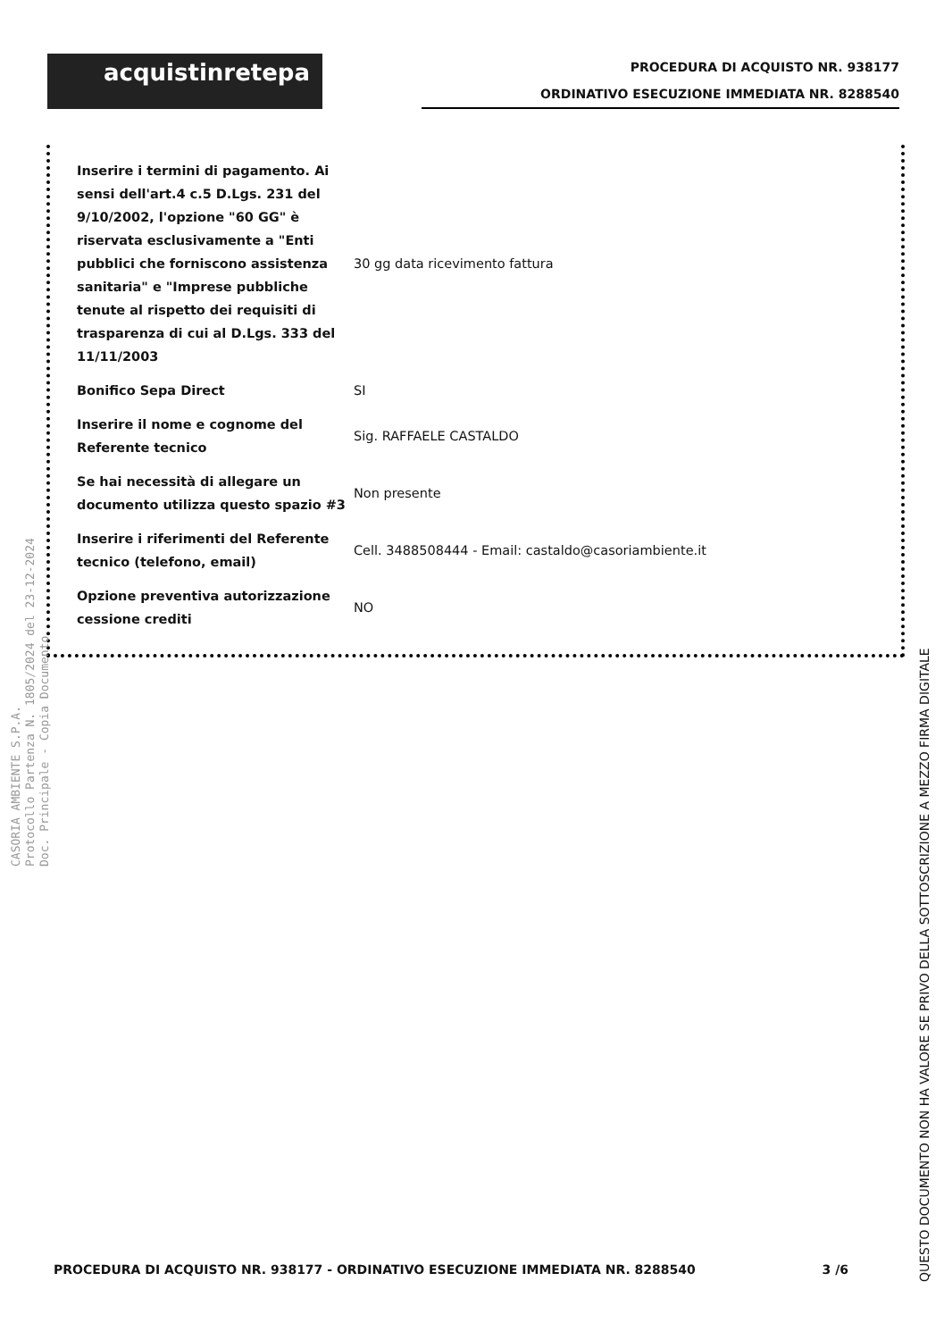acquistinretepa
PROCEDURA DI ACQUISTO NR. 938177
ORDINATIVO ESECUZIONE IMMEDIATA NR. 8288540
| Inserire i termini di pagamento. Ai sensi dell'art.4 c.5 D.Lgs. 231 del 9/10/2002, l'opzione "60 GG" è riservata esclusivamente a "Enti pubblici che forniscono assistenza sanitaria" e "Imprese pubbliche tenute al rispetto dei requisiti di trasparenza di cui al D.Lgs. 333 del 11/11/2003 | 30 gg data ricevimento fattura |
| Bonifico Sepa Direct | SI |
| Inserire il nome e cognome del Referente tecnico | Sig. RAFFAELE CASTALDO |
| Se hai necessità di allegare un documento utilizza questo spazio #3 | Non presente |
| Inserire i riferimenti del Referente tecnico (telefono, email) | Cell. 3488508444 - Email: castaldo@casoriambiente.it |
| Opzione preventiva autorizzazione cessione crediti | NO |
CASORIA AMBIENTE S.P.A.
Protocollo Partenza N. 1805/2024 del 23-12-2024
Doc. Principale - Copia Documento
QUESTO DOCUMENTO NON HA VALORE SE PRIVO DELLA SOTTOSCRIZIONE A MEZZO FIRMA DIGITALE
PROCEDURA DI ACQUISTO NR. 938177 - ORDINATIVO ESECUZIONE IMMEDIATA NR. 8288540 3 /6